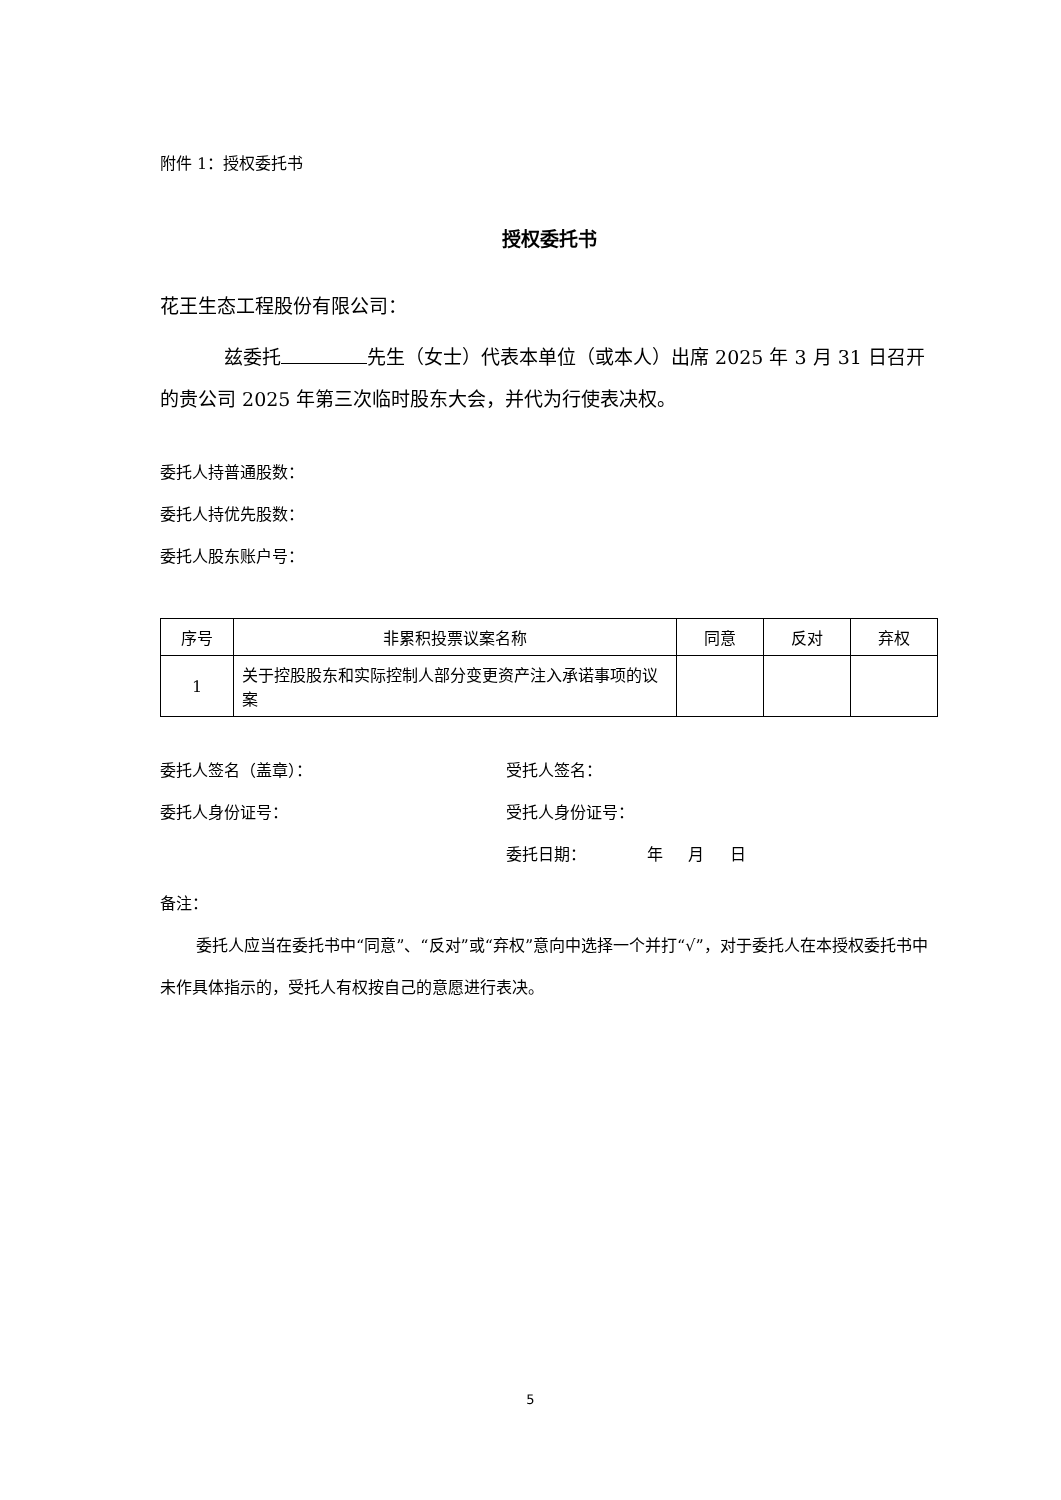附件 1：授权委托书
授权委托书
花王生态工程股份有限公司：
兹委托 先生（女士）代表本单位（或本人）出席 2025 年 3 月 31 日召开的贵公司 2025 年第三次临时股东大会，并代为行使表决权。
委托人持普通股数：
委托人持优先股数：
委托人股东账户号：
| 序号 | 非累积投票议案名称 | 同意 | 反对 | 弃权 |
| --- | --- | --- | --- | --- |
| 1 | 关于控股股东和实际控制人部分变更资产注入承诺事项的议案 | | | |
委托人签名（盖章）： 受托人签名：
委托人身份证号： 受托人身份证号：
委托日期： 年 月 日
备注：
委托人应当在委托书中“同意”、“反对”或“弃权”意向中选择一个并打“√”，对于委托人在本授权委托书中未作具体指示的，受托人有权按自己的意愿进行表决。
5